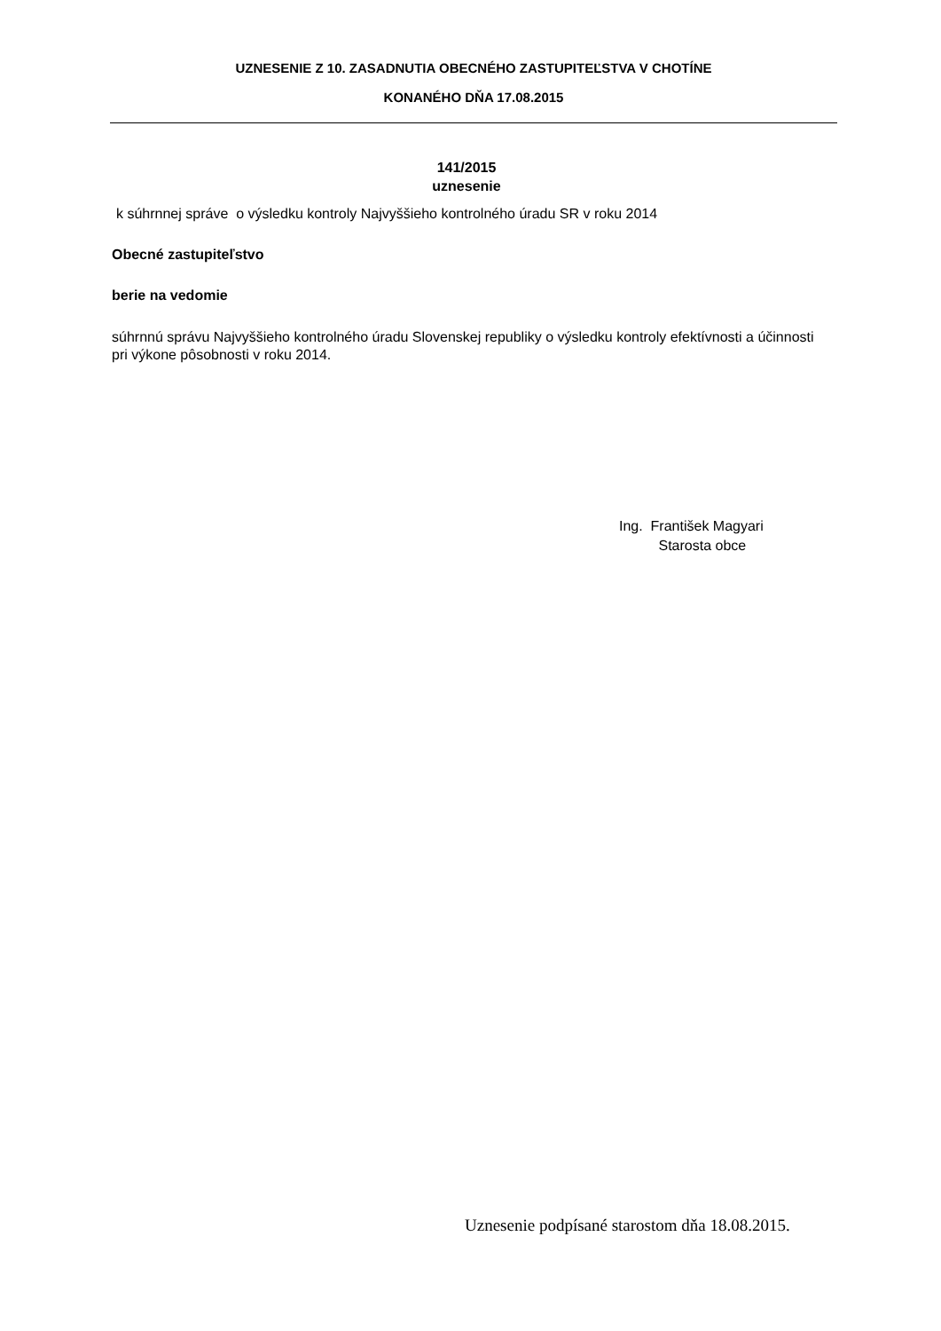UZNESENIE Z 10. ZASADNUTIA OBECNÉHO ZASTUPITEĽSTVA V CHOTÍNE
KONANÉHO DŇA 17.08.2015
141/2015
uznesenie
k súhrnnej správe o výsledku kontroly Najvyššieho kontrolného úradu SR v roku 2014
Obecné zastupiteľstvo
berie na vedomie
súhrnnú správu Najvyššieho kontrolného úradu Slovenskej republiky o výsledku kontroly efektívnosti a účinnosti pri výkone pôsobnosti v roku 2014.
Ing. František Magyari
Starosta obce
Uznesenie podpísané starostom dňa 18.08.2015.